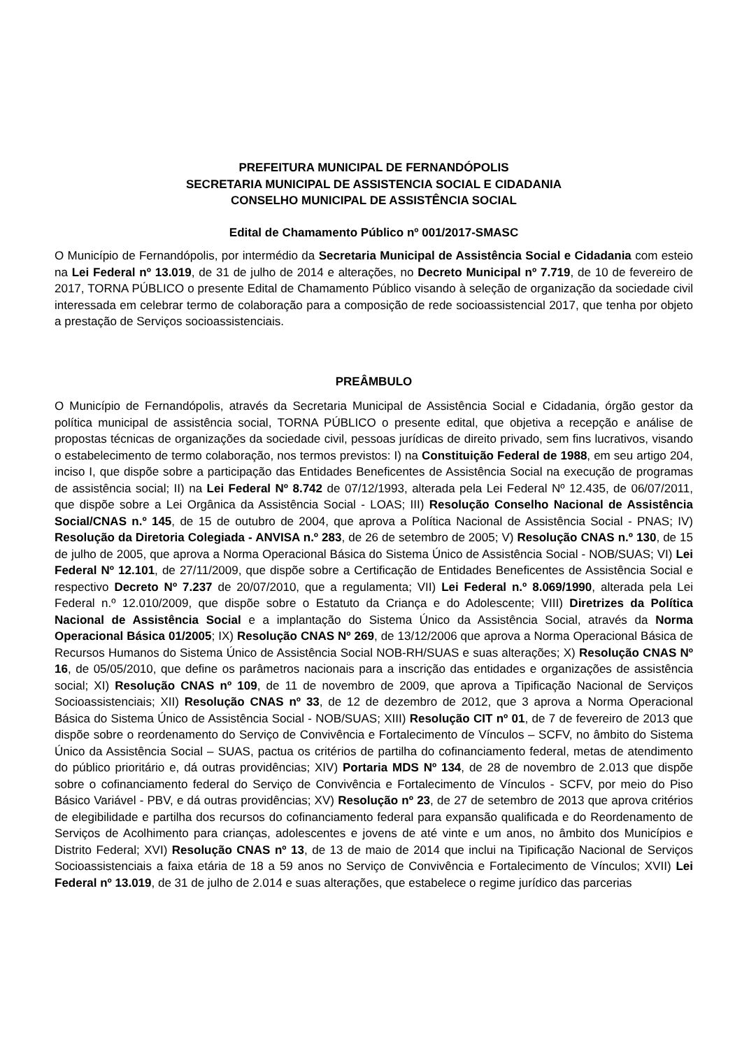PREFEITURA MUNICIPAL DE FERNANDÓPOLIS
SECRETARIA MUNICIPAL DE ASSISTENCIA SOCIAL E CIDADANIA
CONSELHO MUNICIPAL DE ASSISTÊNCIA SOCIAL
Edital de Chamamento Público nº 001/2017-SMASC
O Município de Fernandópolis, por intermédio da Secretaria Municipal de Assistência Social e Cidadania com esteio na Lei Federal nº 13.019, de 31 de julho de 2014 e alterações, no Decreto Municipal nº 7.719, de 10 de fevereiro de 2017, TORNA PÚBLICO o presente Edital de Chamamento Público visando à seleção de organização da sociedade civil interessada em celebrar termo de colaboração para a composição de rede socioassistencial 2017, que tenha por objeto a prestação de Serviços socioassistenciais.
PREÂMBULO
O Município de Fernandópolis, através da Secretaria Municipal de Assistência Social e Cidadania, órgão gestor da política municipal de assistência social, TORNA PÚBLICO o presente edital, que objetiva a recepção e análise de propostas técnicas de organizações da sociedade civil, pessoas jurídicas de direito privado, sem fins lucrativos, visando o estabelecimento de termo colaboração, nos termos previstos: I) na Constituição Federal de 1988, em seu artigo 204, inciso I, que dispõe sobre a participação das Entidades Beneficentes de Assistência Social na execução de programas de assistência social; II) na Lei Federal Nº 8.742 de 07/12/1993, alterada pela Lei Federal Nº 12.435, de 06/07/2011, que dispõe sobre a Lei Orgânica da Assistência Social - LOAS; III) Resolução Conselho Nacional de Assistência Social/CNAS n.º 145, de 15 de outubro de 2004, que aprova a Política Nacional de Assistência Social - PNAS; IV) Resolução da Diretoria Colegiada - ANVISA n.º 283, de 26 de setembro de 2005; V) Resolução CNAS n.º 130, de 15 de julho de 2005, que aprova a Norma Operacional Básica do Sistema Único de Assistência Social - NOB/SUAS; VI) Lei Federal Nº 12.101, de 27/11/2009, que dispõe sobre a Certificação de Entidades Beneficentes de Assistência Social e respectivo Decreto Nº 7.237 de 20/07/2010, que a regulamenta; VII) Lei Federal n.º 8.069/1990, alterada pela Lei Federal n.º 12.010/2009, que dispõe sobre o Estatuto da Criança e do Adolescente; VIII) Diretrizes da Política Nacional de Assistência Social e a implantação do Sistema Único da Assistência Social, através da Norma Operacional Básica 01/2005; IX) Resolução CNAS Nº 269, de 13/12/2006 que aprova a Norma Operacional Básica de Recursos Humanos do Sistema Único de Assistência Social NOB-RH/SUAS e suas alterações; X) Resolução CNAS Nº 16, de 05/05/2010, que define os parâmetros nacionais para a inscrição das entidades e organizações de assistência social; XI) Resolução CNAS nº 109, de 11 de novembro de 2009, que aprova a Tipificação Nacional de Serviços Socioassistenciais; XII) Resolução CNAS nº 33, de 12 de dezembro de 2012, que 3 aprova a Norma Operacional Básica do Sistema Único de Assistência Social - NOB/SUAS; XIII) Resolução CIT nº 01, de 7 de fevereiro de 2013 que dispõe sobre o reordenamento do Serviço de Convivência e Fortalecimento de Vínculos – SCFV, no âmbito do Sistema Único da Assistência Social – SUAS, pactua os critérios de partilha do cofinanciamento federal, metas de atendimento do público prioritário e, dá outras providências; XIV) Portaria MDS Nº 134, de 28 de novembro de 2.013 que dispõe sobre o cofinanciamento federal do Serviço de Convivência e Fortalecimento de Vínculos - SCFV, por meio do Piso Básico Variável - PBV, e dá outras providências; XV) Resolução nº 23, de 27 de setembro de 2013 que aprova critérios de elegibilidade e partilha dos recursos do cofinanciamento federal para expansão qualificada e do Reordenamento de Serviços de Acolhimento para crianças, adolescentes e jovens de até vinte e um anos, no âmbito dos Municípios e Distrito Federal; XVI) Resolução CNAS nº 13, de 13 de maio de 2014 que inclui na Tipificação Nacional de Serviços Socioassistenciais a faixa etária de 18 a 59 anos no Serviço de Convivência e Fortalecimento de Vínculos; XVII) Lei Federal nº 13.019, de 31 de julho de 2.014 e suas alterações, que estabelece o regime jurídico das parcerias